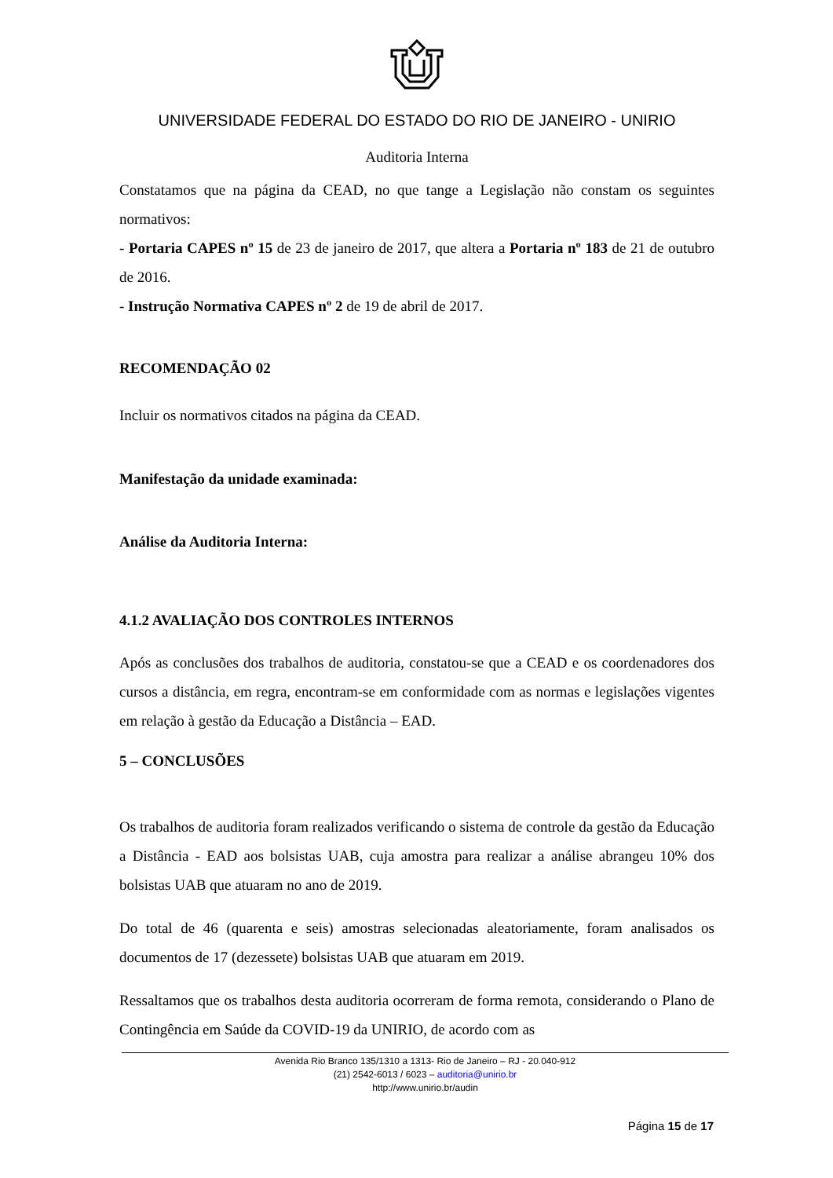UNIVERSIDADE FEDERAL DO ESTADO DO RIO DE JANEIRO - UNIRIO
Auditoria Interna
Constatamos que na página da CEAD, no que tange a Legislação não constam os seguintes normativos:
- Portaria CAPES nº 15 de 23 de janeiro de 2017, que altera a Portaria nº 183 de 21 de outubro de 2016.
- Instrução Normativa CAPES nº 2 de 19 de abril de 2017.
RECOMENDAÇÃO 02
Incluir os normativos citados na página da CEAD.
Manifestação da unidade examinada:
Análise da Auditoria Interna:
4.1.2 AVALIAÇÃO DOS CONTROLES INTERNOS
Após as conclusões dos trabalhos de auditoria, constatou-se que a CEAD e os coordenadores dos cursos a distância, em regra, encontram-se em conformidade com as normas e legislações vigentes em relação à gestão da Educação a Distância – EAD.
5 – CONCLUSÕES
Os trabalhos de auditoria foram realizados verificando o sistema de controle da gestão da Educação a Distância - EAD aos bolsistas UAB, cuja amostra para realizar a análise abrangeu 10% dos bolsistas UAB que atuaram no ano de 2019.
Do total de 46 (quarenta e seis) amostras selecionadas aleatoriamente, foram analisados os documentos de 17 (dezessete) bolsistas UAB que atuaram em 2019.
Ressaltamos que os trabalhos desta auditoria ocorreram de forma remota, considerando o Plano de Contingência em Saúde da COVID-19 da UNIRIO, de acordo com as
Avenida Rio Branco 135/1310 a 1313- Rio de Janeiro – RJ - 20.040-912
(21) 2542-6013 / 6023 – auditoria@unirio.br
http://www.unirio.br/audin
Página 15 de 17